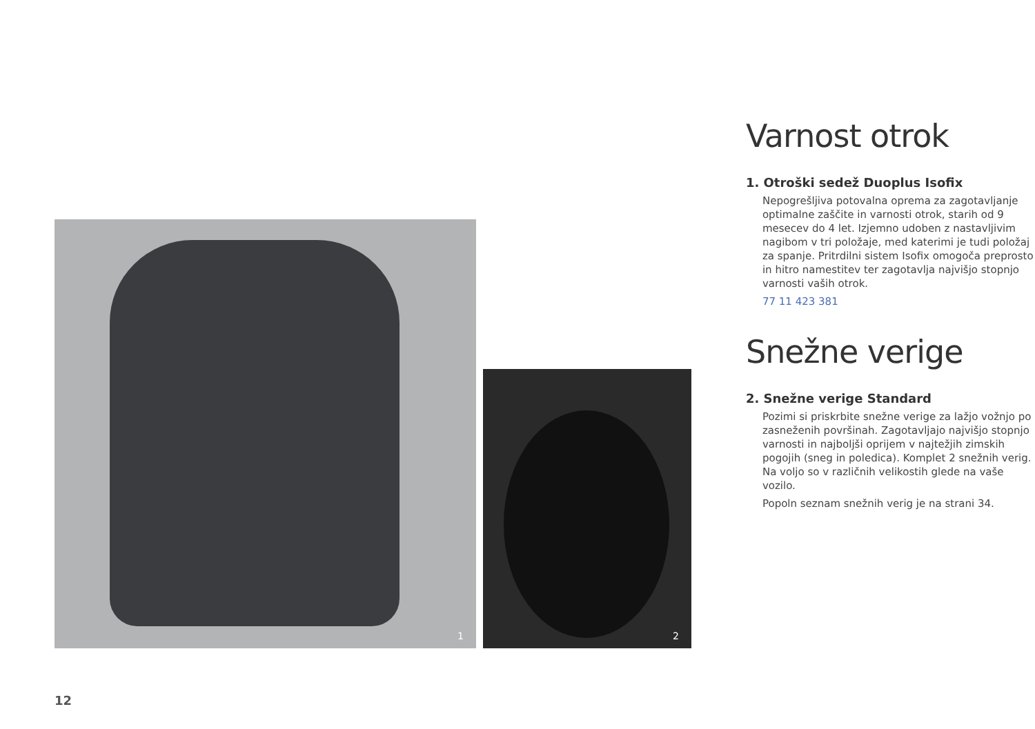1
2
Varnost otrok
1. Otroški sedež Duoplus Isofix
Nepogrešljiva potovalna oprema za zagotavljanje optimalne zaščite in varnosti otrok, starih od 9 mesecev do 4 let. Izjemno udoben z nastavljivim nagibom v tri položaje, med katerimi je tudi položaj za spanje. Pritrdilni sistem Isofix omogoča preprosto in hitro namestitev ter zagotavlja najvišjo stopnjo varnosti vaših otrok.
77 11 423 381
Snežne verige
2. Snežne verige Standard
Pozimi si priskrbite snežne verige za lažjo vožnjo po zasneženih površinah. Zagotavljajo najvišjo stopnjo varnosti in najboljši oprijem v najtežjih zimskih pogojih (sneg in poledica). Komplet 2 snežnih verig. Na voljo so v različnih velikostih glede na vaše vozilo.
Popoln seznam snežnih verig je na strani 34.
12